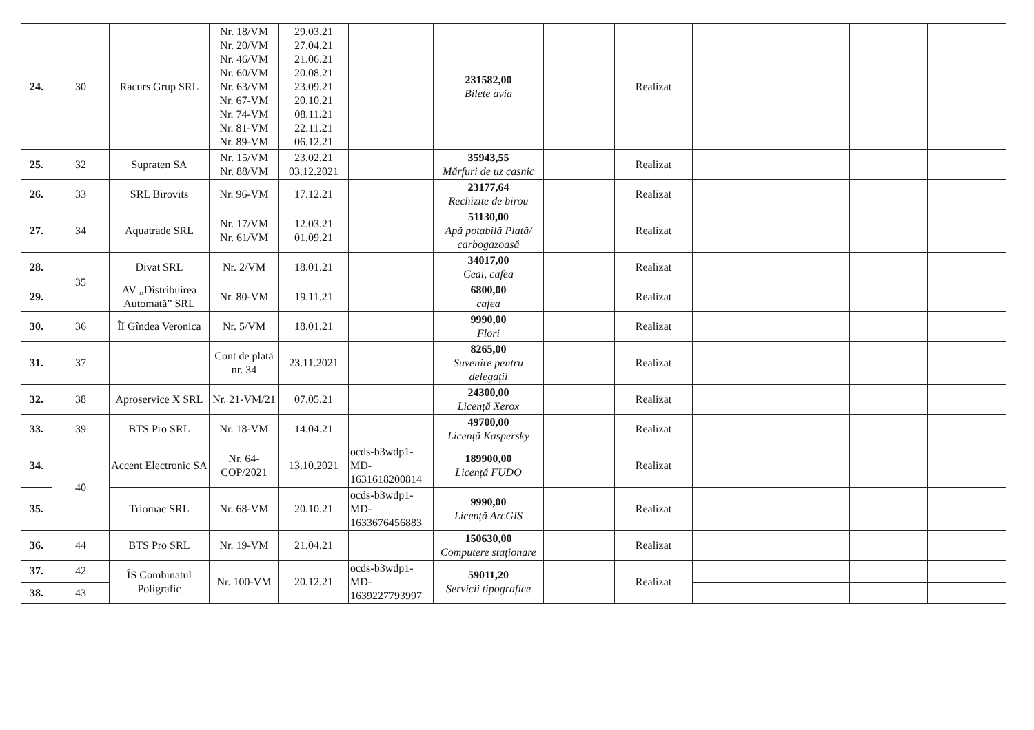| 24. | 30 | Racurs Grup SRL | Nr. 18/VM Nr. 20/VM Nr. 46/VM Nr. 60/VM Nr. 63/VM Nr. 67-VM Nr. 74-VM Nr. 81-VM Nr. 89-VM | 29.03.21 27.04.21 21.06.21 20.08.21 23.09.21 20.10.21 08.11.21 22.11.21 06.12.21 | | 231582,00 Bilete avia | | Realizat | | | | |
| 25. | 32 | Supraten SA | Nr. 15/VM Nr. 88/VM | 23.02.21 03.12.2021 | | 35943,55 Mărfuri de uz casnic | | Realizat | | | | |
| 26. | 33 | SRL Birovits | Nr. 96-VM | 17.12.21 | | 23177,64 Rechizite de birou | | Realizat | | | | |
| 27. | 34 | Aquatrade SRL | Nr. 17/VM Nr. 61/VM | 12.03.21 01.09.21 | | 51130,00 Apă potabilă Plată/ carbogazoasă | | Realizat | | | | |
| 28. | 35 | Divat SRL | Nr. 2/VM | 18.01.21 | | 34017,00 Ceai, cafea | | Realizat | | | | |
| 29. | | AV „Distribuirea Automată” SRL | Nr. 80-VM | 19.11.21 | | 6800,00 cafea | | Realizat | | | | |
| 30. | 36 | ÎI Gîndea Veronica | Nr. 5/VM | 18.01.21 | | 9990,00 Flori | | Realizat | | | | |
| 31. | 37 | | Cont de plată nr. 34 | 23.11.2021 | | 8265,00 Suvenire pentru delegații | | Realizat | | | | |
| 32. | 38 | Aproservice X SRL | Nr. 21-VM/21 | 07.05.21 | | 24300,00 Licență Xerox | | Realizat | | | | |
| 33. | 39 | BTS Pro SRL | Nr. 18-VM | 14.04.21 | | 49700,00 Licență Kaspersky | | Realizat | | | | |
| 34. | 40 | Accent Electronic SA | Nr. 64-COP/2021 | 13.10.2021 | ocds-b3wdp1-MD-1631618200814 | 189900,00 Licență FUDO | | Realizat | | | | |
| 35. | | Triomac SRL | Nr. 68-VM | 20.10.21 | ocds-b3wdp1-MD-1633676456883 | 9990,00 Licență ArcGIS | | Realizat | | | | |
| 36. | 44 | BTS Pro SRL | Nr. 19-VM | 21.04.21 | | 150630,00 Computere staționare | | Realizat | | | | |
| 37. | 42 | ÎS Combinatul Poligrafic | Nr. 100-VM | 20.12.21 | ocds-b3wdp1-MD-1639227793997 | 59011,20 Servicii tipografice | | Realizat | | | | |
| 38. | 43 | | | | | | | | | | | |